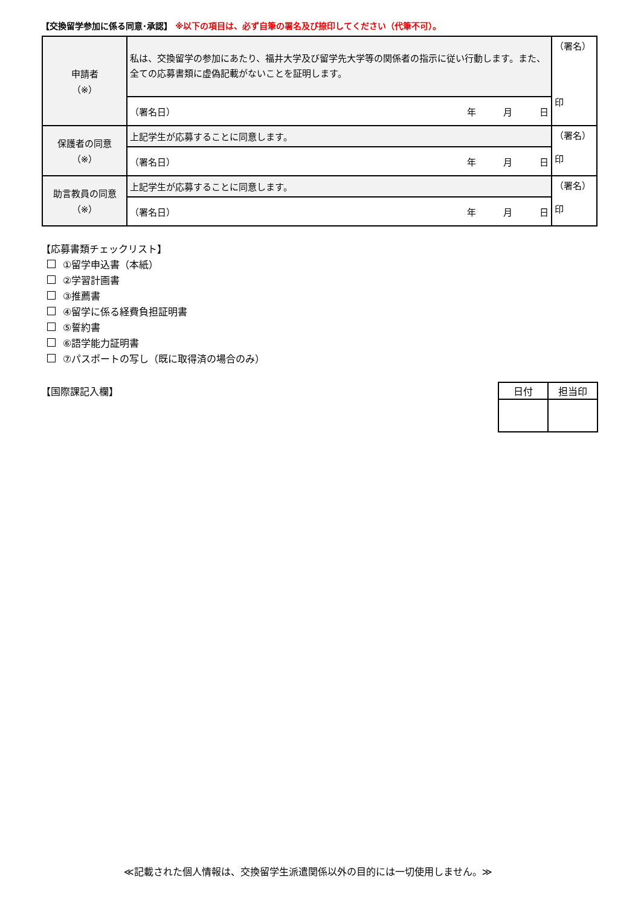【交換留学参加に係る同意･承認】 ※以下の項目は、必ず自筆の署名及び捺印してください（代筆不可）。
| 申請者 （※） | 私は、交換留学の参加にあたり、福井大学及び留学先大学等の関係者の指示に従い行動します。また、全ての応募書類に虚偽記載がないことを証明します。 | （署名） 印 |
| | （署名日） 年 月 日 | |
| 保護者の同意 （※） | 上記学生が応募することに同意します。 | （署名） 印 |
| | （署名日） 年 月 日 | |
| 助言教員の同意 （※） | 上記学生が応募することに同意します。 | （署名） 印 |
| | （署名日） 年 月 日 | |
【応募書類チェックリスト】
①留学申込書（本紙）
②学習計画書
③推薦書
④留学に係る経費負担証明書
⑤誓約書
⑥語学能力証明書
⑦パスポートの写し（既に取得済の場合のみ）
【国際課記入欄】
| 日付 | 担当印 |
| --- | --- |
≪記載された個人情報は、交換留学生派遣関係以外の目的には一切使用しません。≫